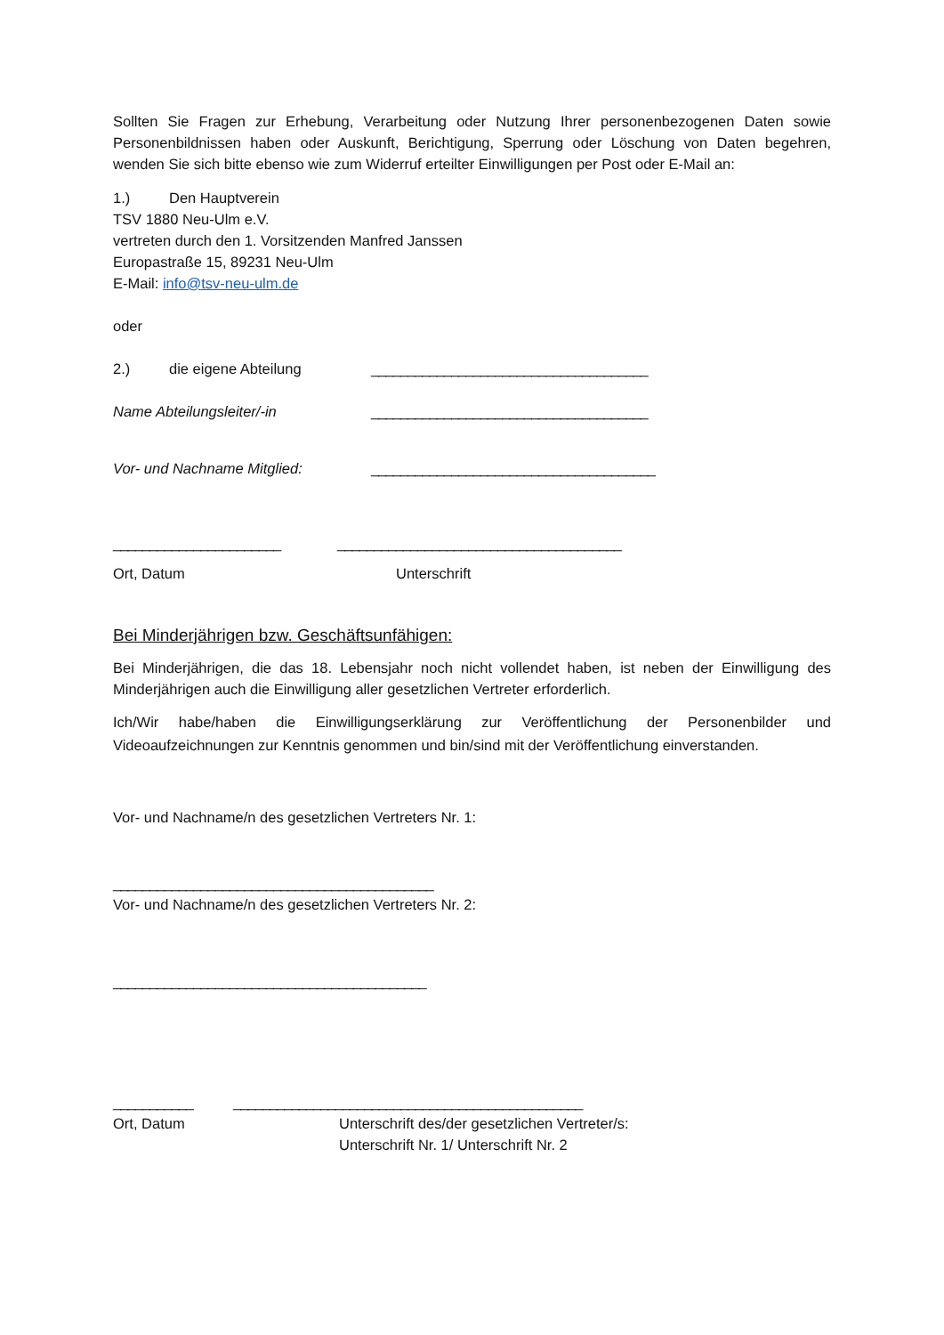Sollten Sie Fragen zur Erhebung, Verarbeitung oder Nutzung Ihrer personenbezogenen Daten sowie Personenbildnissen haben oder Auskunft, Berichtigung, Sperrung oder Löschung von Daten begehren, wenden Sie sich bitte ebenso wie zum Widerruf erteilter Einwilligungen per Post oder E-Mail an:
1.) Den Hauptverein
TSV 1880 Neu-Ulm e.V.
vertreten durch den 1. Vorsitzenden Manfred Janssen
Europastraße 15, 89231 Neu-Ulm
E-Mail: info@tsv-neu-ulm.de
oder
2.) die eigene Abteilung ______________________________________
Name Abteilungsleiter/-in ______________________________________
Vor- und Nachname Mitglied: _______________________________________
_______________________ _______________________________________
Ort, Datum Unterschrift
Bei Minderjährigen bzw. Geschäftsunfähigen:
Bei Minderjährigen, die das 18. Lebensjahr noch nicht vollendet haben, ist neben der Einwilligung des Minderjährigen auch die Einwilligung aller gesetzlichen Vertreter erforderlich.
Ich/Wir habe/haben die Einwilligungserklärung zur Veröffentlichung der Personenbilder und Videoaufzeichnungen zur Kenntnis genommen und bin/sind mit der Veröffentlichung einverstanden.
Vor- und Nachname/n des gesetzlichen Vertreters Nr. 1:
____________________________________________
Vor- und Nachname/n des gesetzlichen Vertreters Nr. 2:
___________________________________________
___________ ________________________________________________
Ort, Datum Unterschrift des/der gesetzlichen Vertreter/s:
Unterschrift Nr. 1/ Unterschrift Nr. 2